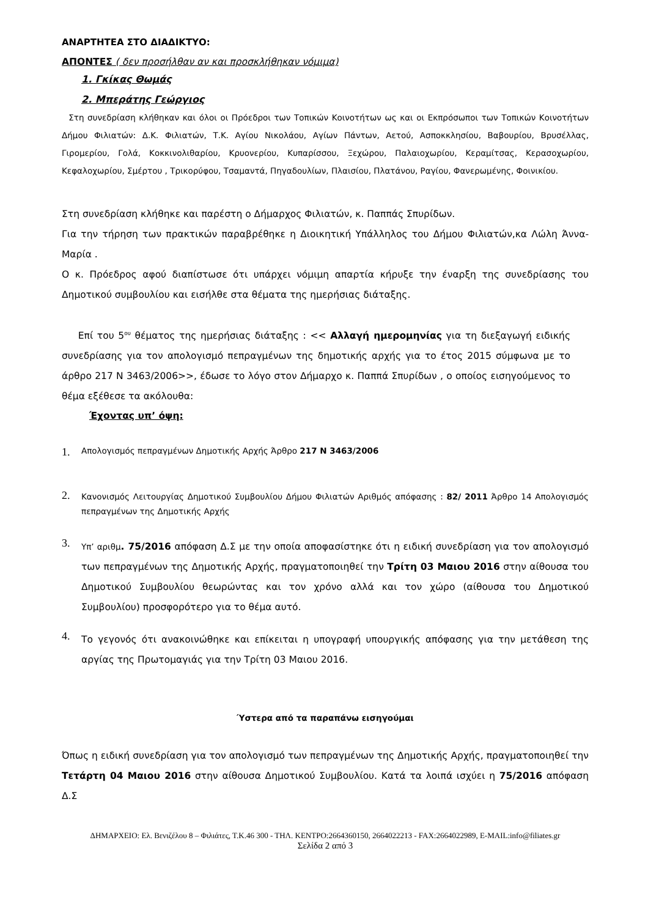ΑΝΑΡΤΗΤΕΑ ΣΤΟ ΔΙΑΔΙΚΤΥΟ:
ΑΠΟΝΤΕΣ ( δεν προσήλθαν αν και προσκλήθηκαν νόμιμα)
1. Γκίκας Θωμάς
2. Μπεράτης Γεώργιος
Στη συνεδρίαση κλήθηκαν και όλοι οι Πρόεδροι των Τοπικών Κοινοτήτων ως και οι Εκπρόσωποι των Τοπικών Κοινοτήτων Δήμου Φιλιατών: Δ.Κ. Φιλιατών, Τ.Κ. Αγίου Νικολάου, Αγίων Πάντων, Αετού, Ασποκκλησίου, Βαβουρίου, Βρυσέλλας, Γιρομερίου, Γολά, Κοκκινολιθαρίου, Κρυονερίου, Κυπαρίσσου, Ξεχώρου, Παλαιοχωρίου, Κεραμίτσας, Κερασοχωρίου, Κεφαλοχωρίου, Σμέρτου , Τρικορύφου, Τσαμαντά, Πηγαδουλίων, Πλαισίου, Πλατάνου, Ραγίου, Φανερωμένης, Φοινικίου.
Στη συνεδρίαση κλήθηκε και παρέστη ο Δήμαρχος Φιλιατών, κ. Παππάς Σπυρίδων.
Για την τήρηση των πρακτικών παραβρέθηκε η Διοικητική Υπάλληλος του Δήμου Φιλιατών,κα Λώλη Άννα- Μαρία .
Ο κ. Πρόεδρος αφού διαπίστωσε ότι υπάρχει νόμιμη απαρτία κήρυξε την έναρξη της συνεδρίασης του Δημοτικού συμβουλίου και εισήλθε στα θέματα της ημερήσιας διάταξης.
Επί του 5<sup>ου</sup> θέματος της ημερήσιας διάταξης : << Αλλαγή ημερομηνίας για τη διεξαγωγή ειδικής συνεδρίασης για τον απολογισμό πεπραγμένων της δημοτικής αρχής για το έτος 2015 σύμφωνα με το άρθρο 217 Ν 3463/2006>>, έδωσε το λόγο στον Δήμαρχο κ. Παππά Σπυρίδων , ο οποίος εισηγούμενος το θέμα εξέθεσε τα ακόλουθα:
Έχοντας υπ’ όψη:
1. Απολογισμός πεπραγμένων Δημοτικής Αρχής Άρθρο 217 Ν 3463/2006
2. Κανονισμός Λειτουργίας Δημοτικού Συμβουλίου Δήμου Φιλιατών Αριθμός απόφασης : 82/ 2011 Άρθρο 14 Απολογισμός πεπραγμένων της Δημοτικής Αρχής
3. Υπ’ αριθμ. 75/2016 απόφαση Δ.Σ με την οποία αποφασίστηκε ότι η ειδική συνεδρίαση για τον απολογισμό των πεπραγμένων της Δημοτικής Αρχής, πραγματοποιηθεί την Τρίτη 03 Μαιου 2016 στην αίθουσα του Δημοτικού Συμβουλίου θεωρώντας και τον χρόνο αλλά και τον χώρο (αίθουσα του Δημοτικού Συμβουλίου) προσφορότερο για το θέμα αυτό.
4. Το γεγονός ότι ανακοινώθηκε και επίκειται η υπογραφή υπουργικής απόφασης για την μετάθεση της αργίας της Πρωτομαγιάς για την Τρίτη 03 Μαιου 2016.
Ύστερα από τα παραπάνω εισηγούμαι
Όπως η ειδική συνεδρίαση για τον απολογισμό των πεπραγμένων της Δημοτικής Αρχής, πραγματοποιηθεί την Τετάρτη 04 Μαιου 2016 στην αίθουσα Δημοτικού Συμβουλίου. Κατά τα λοιπά ισχύει η 75/2016 απόφαση Δ.Σ
ΔΗΜΑΡΧΕΙΟ: Ελ. Βενιζέλου 8 – Φιλιάτες, Τ.Κ.46 300 - ΤΗΛ. ΚΕΝΤΡΟ:2664360150, 2664022213 - FAX:2664022989, E-MAIL:info@filiates.gr
Σελίδα 2 από 3